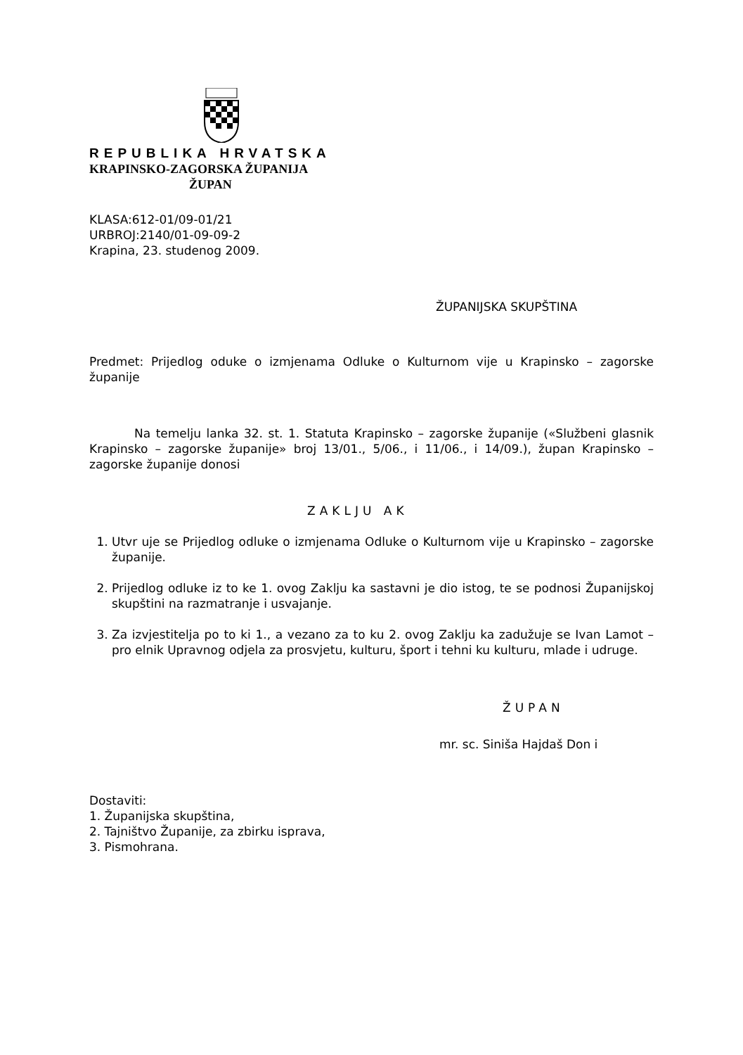REPUBLIKA HRVATSKA
KRAPINSKO-ZAGORSKA ŽUPANIJA
ŽUPAN
KLASA:612-01/09-01/21
URBROJ:2140/01-09-09-2
Krapina, 23. studenog 2009.
ŽUPANIJSKA SKUPŠTINA
Predmet: Prijedlog oduke o izmjenama Odluke o Kulturnom vije u Krapinsko – zagorske županije
Na temelju lanka 32. st. 1. Statuta Krapinsko – zagorske županije («Službeni glasnik Krapinsko – zagorske županije» broj 13/01., 5/06., i 11/06., i 14/09.), župan Krapinsko – zagorske županije donosi
ZAKLJU AK
1. Utvr uje se Prijedlog odluke o izmjenama Odluke o Kulturnom vije u Krapinsko – zagorske županije.
2. Prijedlog odluke iz to ke 1. ovog Zaklju ka sastavni je dio istog, te se podnosi Županijskoj skupštini na razmatranje i usvajanje.
3. Za izvjestitelja po to ki 1., a vezano za to ku 2. ovog Zaklju ka zadužuje se Ivan Lamot – pro elnik Upravnog odjela za prosvjetu, kulturu, šport i tehni ku kulturu, mlade i udruge.
ŽUPAN
mr. sc. Siniša Hajdaš Don i
Dostaviti:
1. Županijska skupština,
2. Tajništvo Županije, za zbirku isprava,
3. Pismohrana.